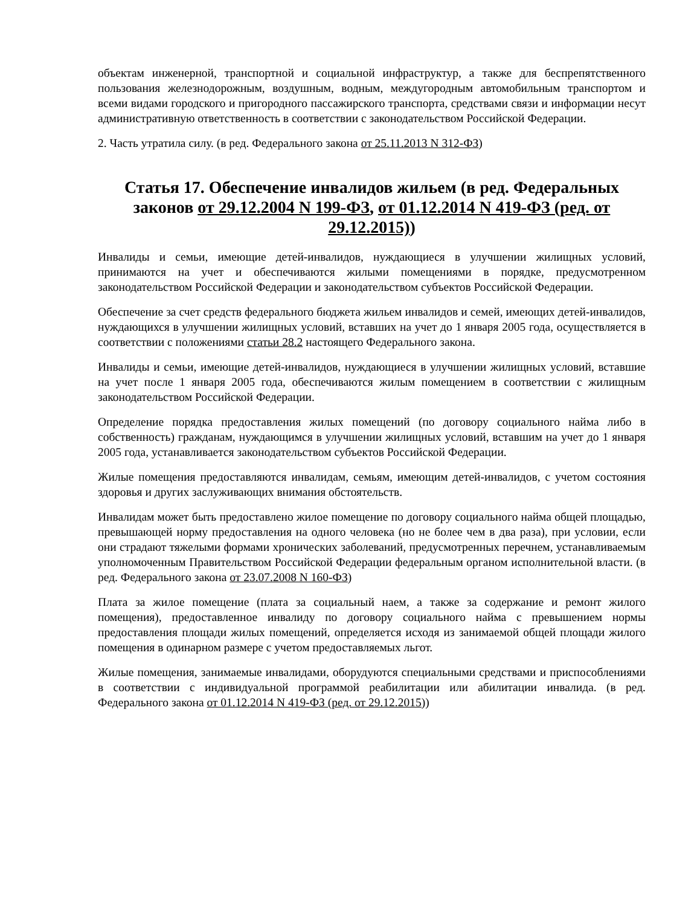объектам инженерной, транспортной и социальной инфраструктур, а также для беспрепятственного пользования железнодорожным, воздушным, водным, междугородным автомобильным транспортом и всеми видами городского и пригородного пассажирского транспорта, средствами связи и информации несут административную ответственность в соответствии с законодательством Российской Федерации.
2. Часть утратила силу. (в ред. Федерального закона от 25.11.2013 N 312-ФЗ)
Статья 17. Обеспечение инвалидов жильем (в ред. Федеральных законов от 29.12.2004 N 199-ФЗ, от 01.12.2014 N 419-ФЗ (ред. от 29.12.2015))
Инвалиды и семьи, имеющие детей-инвалидов, нуждающиеся в улучшении жилищных условий, принимаются на учет и обеспечиваются жилыми помещениями в порядке, предусмотренном законодательством Российской Федерации и законодательством субъектов Российской Федерации.
Обеспечение за счет средств федерального бюджета жильем инвалидов и семей, имеющих детей-инвалидов, нуждающихся в улучшении жилищных условий, вставших на учет до 1 января 2005 года, осуществляется в соответствии с положениями статьи 28.2 настоящего Федерального закона.
Инвалиды и семьи, имеющие детей-инвалидов, нуждающиеся в улучшении жилищных условий, вставшие на учет после 1 января 2005 года, обеспечиваются жилым помещением в соответствии с жилищным законодательством Российской Федерации.
Определение порядка предоставления жилых помещений (по договору социального найма либо в собственность) гражданам, нуждающимся в улучшении жилищных условий, вставшим на учет до 1 января 2005 года, устанавливается законодательством субъектов Российской Федерации.
Жилые помещения предоставляются инвалидам, семьям, имеющим детей-инвалидов, с учетом состояния здоровья и других заслуживающих внимания обстоятельств.
Инвалидам может быть предоставлено жилое помещение по договору социального найма общей площадью, превышающей норму предоставления на одного человека (но не более чем в два раза), при условии, если они страдают тяжелыми формами хронических заболеваний, предусмотренных перечнем, устанавливаемым уполномоченным Правительством Российской Федерации федеральным органом исполнительной власти. (в ред. Федерального закона от 23.07.2008 N 160-ФЗ)
Плата за жилое помещение (плата за социальный наем, а также за содержание и ремонт жилого помещения), предоставленное инвалиду по договору социального найма с превышением нормы предоставления площади жилых помещений, определяется исходя из занимаемой общей площади жилого помещения в одинарном размере с учетом предоставляемых льгот.
Жилые помещения, занимаемые инвалидами, оборудуются специальными средствами и приспособлениями в соответствии с индивидуальной программой реабилитации или абилитации инвалида. (в ред. Федерального закона от 01.12.2014 N 419-ФЗ (ред. от 29.12.2015))